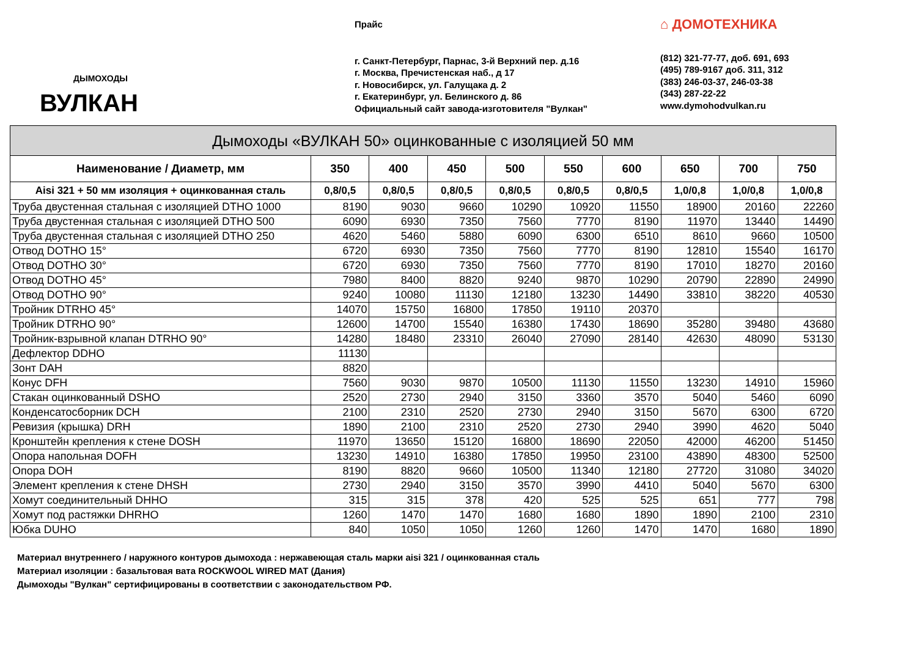ДЫМОХОДЫ
ВУЛКАН
Прайс
г. Санкт-Петербург, Парнас, 3-й Верхний пер. д.16
г. Москва, Пречистенская наб., д 17
г. Новосибирск, ул. Галущака д. 2
г. Екатеринбург, ул. Белинского д. 86
Официальный сайт завода-изготовителя "Вулкан"
⌂ ДОМОТЕХНИКА
(812) 321-77-77, доб. 691, 693
(495) 789-9167 доб. 311, 312
(383) 246-03-37, 246-03-38
(343) 287-22-22
www.dymohodvulkan.ru
| Дымоходы «ВУЛКАН 50» оцинкованные с изоляцией 50 мм | | | | | | | | | |
| --- | --- | --- | --- | --- | --- | --- | --- | --- | --- |
| Наименование / Диаметр, мм | 350 | 400 | 450 | 500 | 550 | 600 | 650 | 700 | 750 |
| Aisi 321 + 50 мм изоляция + оцинкованная сталь | 0,8/0,5 | 0,8/0,5 | 0,8/0,5 | 0,8/0,5 | 0,8/0,5 | 0,8/0,5 | 1,0/0,8 | 1,0/0,8 | 1,0/0,8 |
| Труба двустенная стальная с изоляцией DTHO 1000 | 8190 | 9030 | 9660 | 10290 | 10920 | 11550 | 18900 | 20160 | 22260 |
| Труба двустенная стальная с изоляцией DTHO 500 | 6090 | 6930 | 7350 | 7560 | 7770 | 8190 | 11970 | 13440 | 14490 |
| Труба двустенная стальная с изоляцией DTHO 250 | 4620 | 5460 | 5880 | 6090 | 6300 | 6510 | 8610 | 9660 | 10500 |
| Отвод DOTHO 15° | 6720 | 6930 | 7350 | 7560 | 7770 | 8190 | 12810 | 15540 | 16170 |
| Отвод DOTHO 30° | 6720 | 6930 | 7350 | 7560 | 7770 | 8190 | 17010 | 18270 | 20160 |
| Отвод DOTHO 45° | 7980 | 8400 | 8820 | 9240 | 9870 | 10290 | 20790 | 22890 | 24990 |
| Отвод DOTHO 90° | 9240 | 10080 | 11130 | 12180 | 13230 | 14490 | 33810 | 38220 | 40530 |
| Тройник DTRHO 45° | 14070 | 15750 | 16800 | 17850 | 19110 | 20370 | | | |
| Тройник DTRHO 90° | 12600 | 14700 | 15540 | 16380 | 17430 | 18690 | 35280 | 39480 | 43680 |
| Тройник-взрывной клапан DTRHO 90° | 14280 | 18480 | 23310 | 26040 | 27090 | 28140 | 42630 | 48090 | 53130 |
| Дефлектор DDHO | 11130 | | | | | | | | |
| Зонт DAH | 8820 | | | | | | | | |
| Конус DFH | 7560 | 9030 | 9870 | 10500 | 11130 | 11550 | 13230 | 14910 | 15960 |
| Стакан оцинкованный DSHO | 2520 | 2730 | 2940 | 3150 | 3360 | 3570 | 5040 | 5460 | 6090 |
| Конденсатосборник DCH | 2100 | 2310 | 2520 | 2730 | 2940 | 3150 | 5670 | 6300 | 6720 |
| Ревизия (крышка) DRH | 1890 | 2100 | 2310 | 2520 | 2730 | 2940 | 3990 | 4620 | 5040 |
| Кронштейн крепления к стене DOSH | 11970 | 13650 | 15120 | 16800 | 18690 | 22050 | 42000 | 46200 | 51450 |
| Опора напольная DOFH | 13230 | 14910 | 16380 | 17850 | 19950 | 23100 | 43890 | 48300 | 52500 |
| Опора DOH | 8190 | 8820 | 9660 | 10500 | 11340 | 12180 | 27720 | 31080 | 34020 |
| Элемент крепления к стене DHSH | 2730 | 2940 | 3150 | 3570 | 3990 | 4410 | 5040 | 5670 | 6300 |
| Хомут соединительный DHHO | 315 | 315 | 378 | 420 | 525 | 525 | 651 | 777 | 798 |
| Хомут под растяжки DHRHO | 1260 | 1470 | 1470 | 1680 | 1680 | 1890 | 1890 | 2100 | 2310 |
| Юбка DUHO | 840 | 1050 | 1050 | 1260 | 1260 | 1470 | 1470 | 1680 | 1890 |
Материал внутреннего / наружного контуров дымохода : нержавеющая сталь марки aisi 321 / оцинкованная сталь
Материал изоляции : базальтовая вата ROCKWOOL WIRED MAT (Дания)
Дымоходы "Вулкан" сертифицированы в соответствии с законодательством РФ.